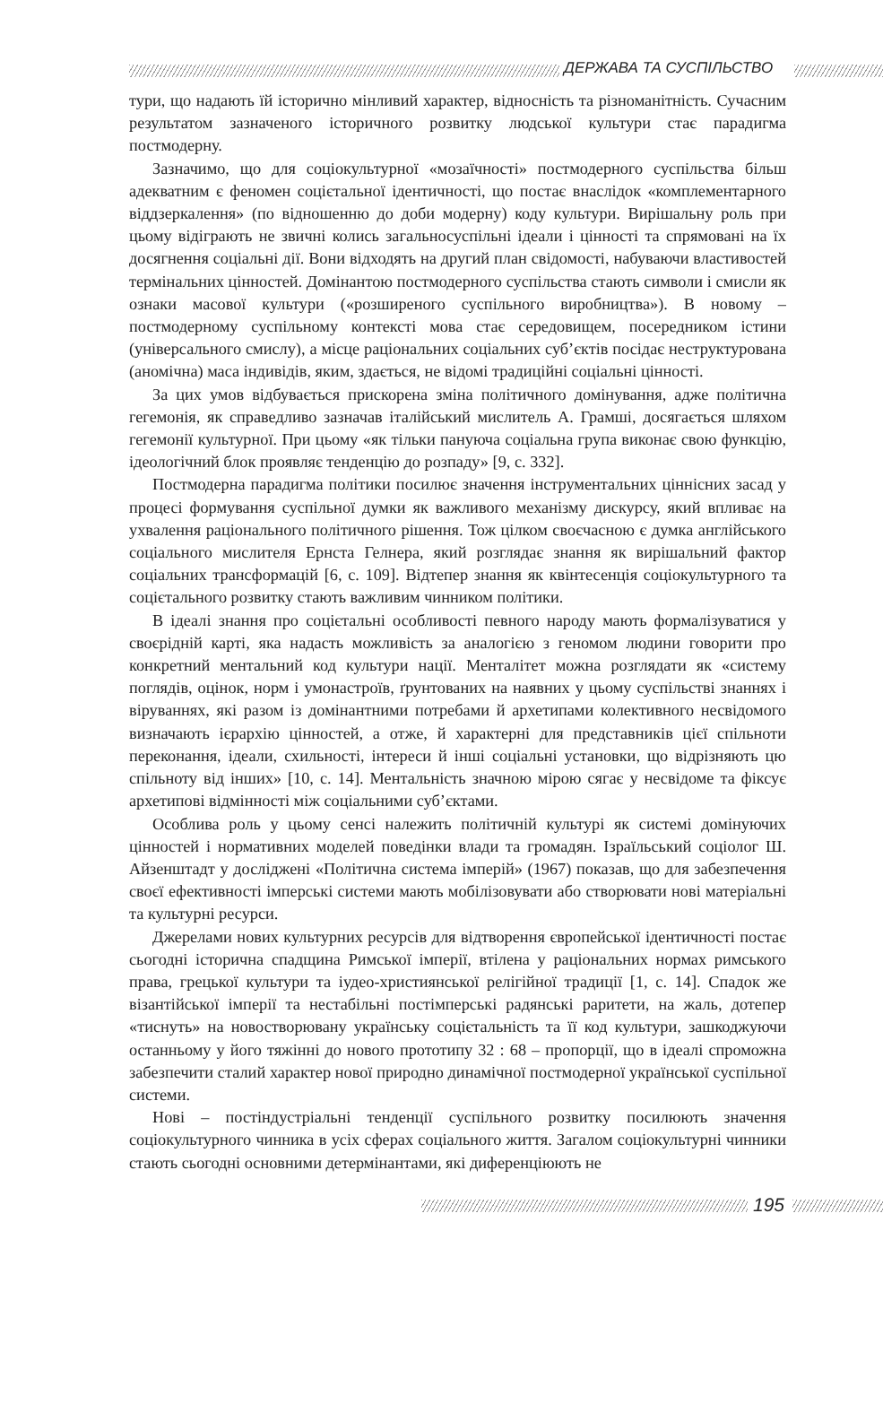ДЕРЖАВА ТА СУСПІЛЬСТВО
тури, що надають їй історично мінливий характер, відносність та різноманітність. Сучасним результатом зазначеного історичного розвитку людської культури стає парадигма постмодерну.
Зазначимо, що для соціокультурної «мозаїчності» постмодерного суспільства більш адекватним є феномен соцієтальної ідентичності, що постає внаслідок «компле­ментарного віддзеркалення» (по відношенню до доби модерну) коду культури. Вирішальну роль при цьому відіграють не звичні колись загальносуспільні ідеали і цінності та спрямовані на їх досягнення соціальні дії. Вони відходять на другий план свідомості, набуваючи властивостей термінальних цінностей. Домінантою постмодерного суспільства стають символи і смисли як ознаки масової культури («розширеного суспільного виробництва»). В новому – постмодерному суспільному контексті мова стає середовищем, посередником істини (універсального смислу), а місце раціональних соціальних суб’єктів посідає неструктурована (аномічна) маса індивідів, яким, здається, не відомі традиційні соціальні цінності.
За цих умов відбувається прискорена зміна політичного домінування, адже політична гегемонія, як справедливо зазначав італійський мислитель А. Грамші, досягається шляхом гегемонії культурної. При цьому «як тільки пануюча соціальна група виконає свою функцію, ідеологічний блок проявляє тенденцію до розпаду» [9, с. 332].
Постмодерна парадигма політики посилює значення інструментальних ціннісних засад у процесі формування суспільної думки як важливого механізму дискурсу, який впливає на ухвалення раціонального політичного рішення. Тож цілком своєчасною є думка англійського соціального мислителя Ернста Гелнера, який розглядає знання як вирішальний фактор соціальних трансформацій [6, с. 109]. Відтепер знання як квінтесенція соціокультурного та соцієтального розвитку стають важливим чинником політики.
В ідеалі знання про соцієтальні особливості певного народу мають формалізуватися у своєрідній карті, яка надасть можливість за аналогією з геномом людини говорити про конкретний ментальний код культури нації. Менталітет можна розглядати як «систему поглядів, оцінок, норм і умонастроїв, ґрунтованих на наявних у цьому суспільстві знаннях і віруваннях, які разом із домінантними потребами й архетипами колективного несвідомого визначають ієрархію цінностей, а отже, й характерні для представників цієї спільноти переконання, ідеали, схильності, інтереси й інші соціальні установки, що відрізняють цю спільноту від інших» [10, с. 14]. Ментальність значною мірою сягає у несвідоме та фіксує архетипові відмінності між соціальними суб’єктами.
Особлива роль у цьому сенсі належить політичній культурі як системі домінуючих цінностей і нормативних моделей поведінки влади та громадян. Ізраїльський соціолог Ш. Айзенштадт у досліджені «Політична система імперій» (1967) показав, що для забезпечення своєї ефективності імперські системи мають мобілізовувати або створювати нові матеріальні та культурні ресурси.
Джерелами нових культурних ресурсів для відтворення європейської ідентичності постає сьогодні історична спадщина Римської імперії, втілена у раціональних нормах римського права, грецької культури та іудео-християнської релігійної традиції [1, с. 14]. Спадок же візантійської імперії та нестабільні постімперські радянські раритети, на жаль, дотепер «тиснуть» на новостворювану українську соцієтальність та її код культури, зашкоджуючи останньому у його тяжінні до нового прототипу 32 : 68 – пропорції, що в ідеалі спроможна забезпечити сталий характер нової природно динамічної постмодерної української суспільної системи.
Нові – постіндустріальні тенденції суспільного розвитку посилюють значення соціокультурного чинника в усіх сферах соціального життя. Загалом соціокультурні чинники стають сьогодні основними детермінантами, які диференціюють не
195